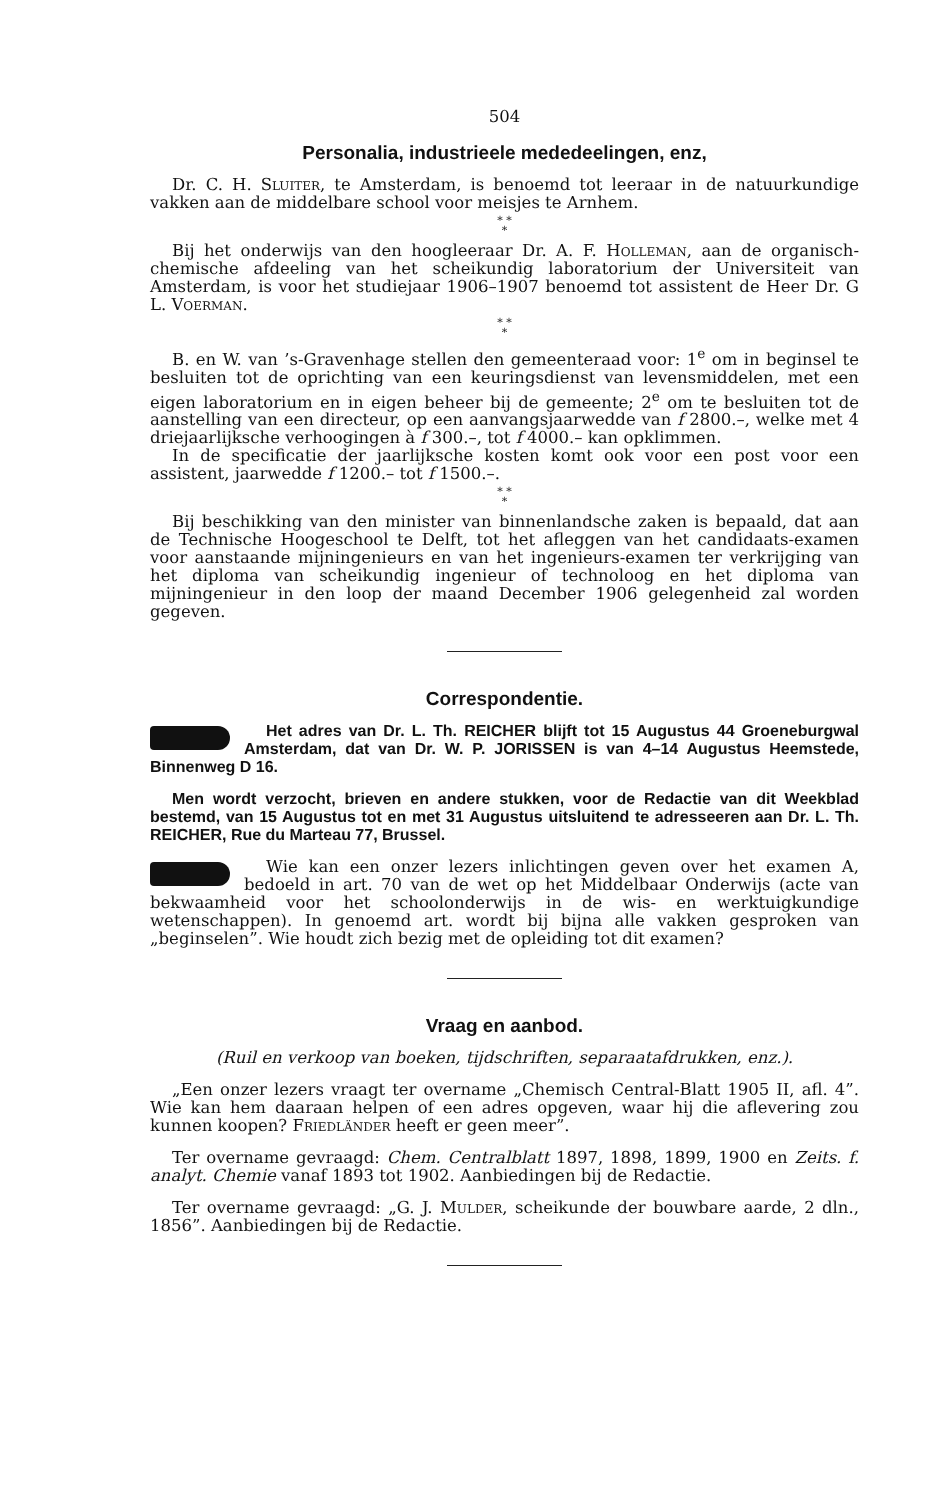504
Personalia, industrieele mededeelingen, enz,
Dr. C. H. Sluiter, te Amsterdam, is benoemd tot leeraar in de natuurkundige vakken aan de middelbare school voor meisjes te Arnhem.
* *
*
Bij het onderwijs van den hoogleeraar Dr. A. F. Holleman, aan de organisch-chemische afdeeling van het scheikundig laboratorium der Universiteit van Amsterdam, is voor het studiejaar 1906–1907 benoemd tot assistent de Heer Dr. G L. Voerman.
* *
*
B. en W. van ’s-Gravenhage stellen den gemeenteraad voor: 1<sup>e</sup> om in beginsel te besluiten tot de oprichting van een keuringsdienst van levensmiddelen, met een eigen laboratorium en in eigen beheer bij de gemeente; 2<sup>e</sup> om te besluiten tot de aanstelling van een directeur, op een aanvangsjaarwedde van f 2800.–, welke met 4 driejaarlijksche verhoogingen à f 300.–, tot f 4000.– kan opklimmen.
In de specificatie der jaarlijksche kosten komt ook voor een post voor een assistent, jaarwedde f 1200.– tot f 1500.–.
* *
*
Bij beschikking van den minister van binnenlandsche zaken is bepaald, dat aan de Technische Hoogeschool te Delft, tot het afleggen van het candidaats-examen voor aanstaande mijningenieurs en van het ingenieurs-examen ter verkrijging van het diploma van scheikundig ingenieur of technoloog en het diploma van mijningenieur in den loop der maand December 1906 gelegenheid zal worden gegeven.
Correspondentie.
Het adres van Dr. L. Th. REICHER blijft tot 15 Augustus 44 Groeneburgwal Amsterdam, dat van Dr. W. P. JORISSEN is van 4–14 Augustus Heemstede, Binnenweg D 16.
Men wordt verzocht, brieven en andere stukken, voor de Redactie van dit Weekblad bestemd, van 15 Augustus tot en met 31 Augustus uitsluitend te adresseeren aan Dr. L. Th. REICHER, Rue du Marteau 77, Brussel.
Wie kan een onzer lezers inlichtingen geven over het examen A, bedoeld in art. 70 van de wet op het Middelbaar Onderwijs (acte van bekwaamheid voor het schoolonderwijs in de wis- en werktuigkundige wetenschappen). In genoemd art. wordt bij bijna alle vakken gesproken van „beginselen”. Wie houdt zich bezig met de opleiding tot dit examen?
Vraag en aanbod.
(Ruil en verkoop van boeken, tijdschriften, separaatafdrukken, enz.).
„Een onzer lezers vraagt ter overname „Chemisch Central-Blatt 1905 II, afl. 4”. Wie kan hem daaraan helpen of een adres opgeven, waar hij die aflevering zou kunnen koopen? Friedländer heeft er geen meer”.
Ter overname gevraagd: Chem. Centralblatt 1897, 1898, 1899, 1900 en Zeits. f. analyt. Chemie vanaf 1893 tot 1902. Aanbiedingen bij de Redactie.
Ter overname gevraagd: „G. J. Mulder, scheikunde der bouwbare aarde, 2 dln., 1856”. Aanbiedingen bij de Redactie.